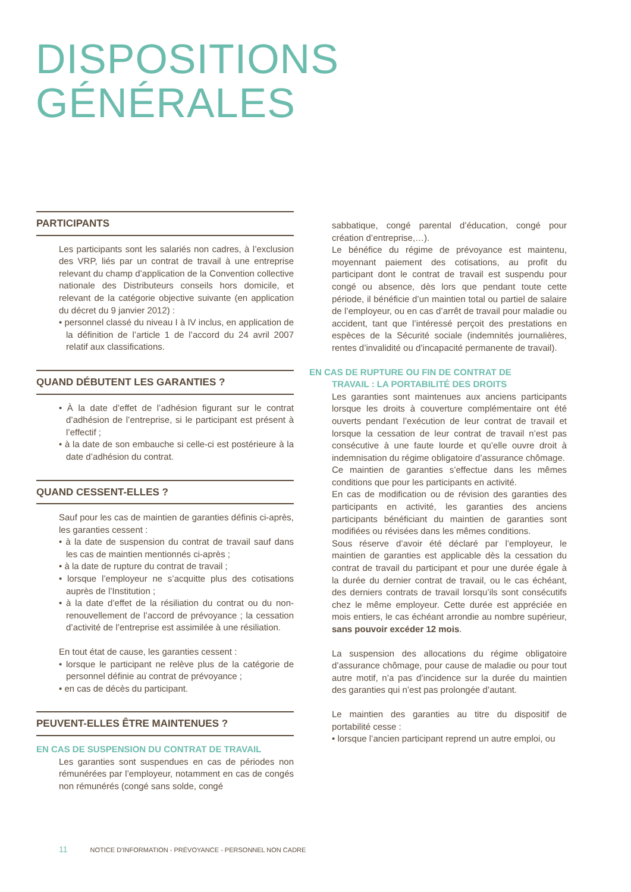DISPOSITIONS
GÉNÉRALES
PARTICIPANTS
Les participants sont les salariés non cadres, à l’exclusion des VRP, liés par un contrat de travail à une entreprise relevant du champ d’application de la Convention collective nationale des Distributeurs conseils hors domicile, et relevant de la catégorie objective suivante (en application du décret du 9 janvier 2012) :
• personnel classé du niveau I à IV inclus, en application de la définition de l’article 1 de l’accord du 24 avril 2007 relatif aux classifications.
QUAND DÉBUTENT LES GARANTIES ?
• À la date d’effet de l’adhésion figurant sur le contrat d’adhésion de l’entreprise, si le participant est présent à l’effectif ;
• à la date de son embauche si celle-ci est postérieure à la date d’adhésion du contrat.
QUAND CESSENT-ELLES ?
Sauf pour les cas de maintien de garanties définis ci-après, les garanties cessent :
• à la date de suspension du contrat de travail sauf dans les cas de maintien mentionnés ci-après ;
• à la date de rupture du contrat de travail ;
• lorsque l’employeur ne s’acquitte plus des cotisations auprès de l’Institution ;
• à la date d’effet de la résiliation du contrat ou du non-renouvellement de l’accord de prévoyance ; la cessation d’activité de l’entreprise est assimilée à une résiliation.
En tout état de cause, les garanties cessent :
• lorsque le participant ne relève plus de la catégorie de personnel définie au contrat de prévoyance ;
• en cas de décès du participant.
PEUVENT-ELLES ÊTRE MAINTENUES ?
EN CAS DE SUSPENSION DU CONTRAT DE TRAVAIL
Les garanties sont suspendues en cas de périodes non rémunérées par l’employeur, notamment en cas de congés non rémunérés (congé sans solde, congé
sabbatique, congé parental d’éducation, congé pour création d’entreprise,…).
Le bénéfice du régime de prévoyance est maintenu, moyennant paiement des cotisations, au profit du participant dont le contrat de travail est suspendu pour congé ou absence, dès lors que pendant toute cette période, il bénéficie d’un maintien total ou partiel de salaire de l’employeur, ou en cas d’arrêt de travail pour maladie ou accident, tant que l’intéressé perçoit des prestations en espèces de la Sécurité sociale (indemnités journalières, rentes d’invalidité ou d’incapacité permanente de travail).
EN CAS DE RUPTURE OU FIN DE CONTRAT DE
TRAVAIL : LA PORTABILITÉ DES DROITS
Les garanties sont maintenues aux anciens participants lorsque les droits à couverture complémentaire ont été ouverts pendant l’exécution de leur contrat de travail et lorsque la cessation de leur contrat de travail n’est pas consécutive à une faute lourde et qu’elle ouvre droit à indemnisation du régime obligatoire d’assurance chômage.
Ce maintien de garanties s’effectue dans les mêmes conditions que pour les participants en activité.
En cas de modification ou de révision des garanties des participants en activité, les garanties des anciens participants bénéficiant du maintien de garanties sont modifiées ou révisées dans les mêmes conditions.
Sous réserve d’avoir été déclaré par l’employeur, le maintien de garanties est applicable dès la cessation du contrat de travail du participant et pour une durée égale à la durée du dernier contrat de travail, ou le cas échéant, des derniers contrats de travail lorsqu’ils sont consécutifs chez le même employeur. Cette durée est appréciée en mois entiers, le cas échéant arrondie au nombre supérieur, sans pouvoir excéder 12 mois.
La suspension des allocations du régime obligatoire d’assurance chômage, pour cause de maladie ou pour tout autre motif, n’a pas d’incidence sur la durée du maintien des garanties qui n’est pas prolongée d’autant.
Le maintien des garanties au titre du dispositif de portabilité cesse :
• lorsque l’ancien participant reprend un autre emploi, ou
11 NOTICE D’INFORMATION - PRÉVOYANCE - PERSONNEL NON CADRE